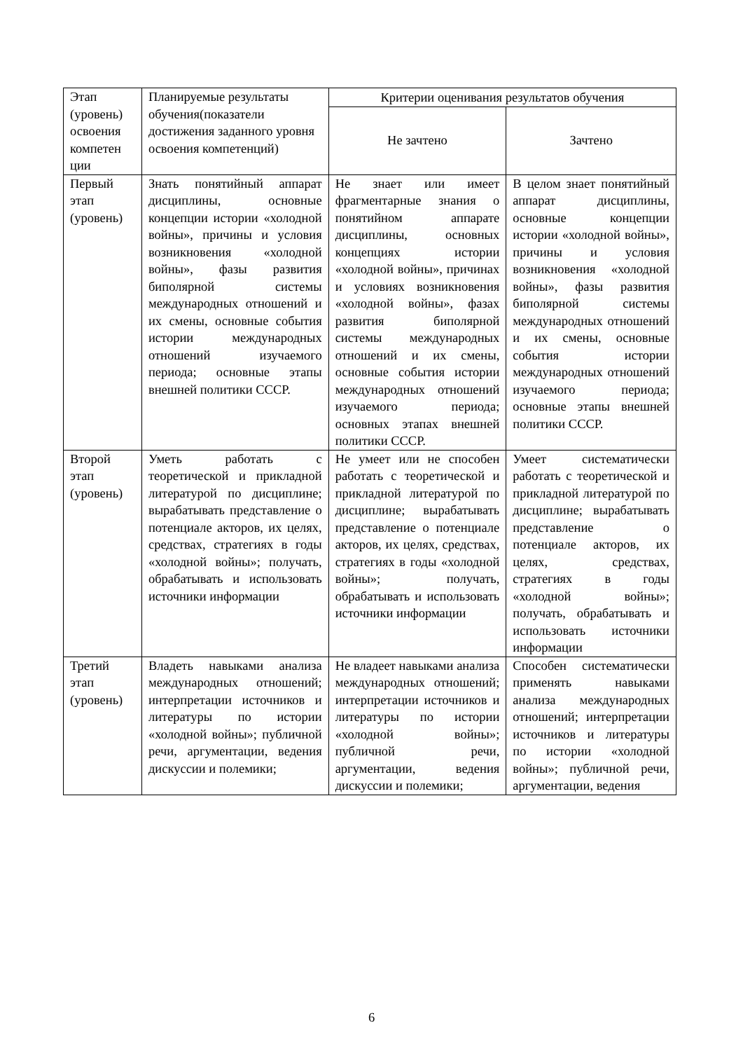| Этап (уровень) освоения компетен ции | Планируемые результаты обучения(показатели достижения заданного уровня освоения компетенций) | Критерии оценивания результатов обучения | |
| --- | --- | --- | --- |
| | | Не зачтено | Зачтено |
| Первый этап (уровень) | Знать понятийный аппарат дисциплины, основные концепции истории «холодной войны», причины и условия возникновения «холодной войны», фазы развития биполярной системы международных отношений и их смены, основные события истории международных отношений изучаемого периода; основные этапы внешней политики СССР. | Не знает или имеет фрагментарные знания о понятийном аппарате дисциплины, основных концепциях истории «холодной войны», причинах и условиях возникновения «холодной войны», фазах развития биполярной системы международных отношений и их смены, основные события истории международных отношений изучаемого периода; основных этапах внешней политики СССР. | В целом знает понятийный аппарат дисциплины, основные концепции истории «холодной войны», причины и условия возникновения «холодной войны», фазы развития биполярной системы международных отношений и их смены, основные события истории международных отношений изучаемого периода; основные этапы внешней политики СССР. |
| Второй этап (уровень) | Уметь работать с теоретической и прикладной литературой по дисциплине; вырабатывать представление о потенциале акторов, их целях, средствах, стратегиях в годы «холодной войны»; получать, обрабатывать и использовать источники информации | Не умеет или не способен работать с теоретической и прикладной литературой по дисциплине; вырабатывать представление о потенциале акторов, их целях, средствах, стратегиях в годы «холодной войны»; получать, обрабатывать и использовать источники информации | Умеет систематически работать с теоретической и прикладной литературой по дисциплине; вырабатывать представление о потенциале акторов, их целях, средствах, стратегиях в годы «холодной войны»; получать, обрабатывать и использовать источники информации |
| Третий этап (уровень) | Владеть навыками анализа международных отношений; интерпретации источников и литературы по истории «холодной войны»; публичной речи, аргументации, ведения дискуссии и полемики; | Не владеет навыками анализа международных отношений; интерпретации источников и литературы по истории «холодной войны»; публичной речи, аргументации, ведения дискуссии и полемики; | Способен систематически применять навыками анализа международных отношений; интерпретации источников и литературы по истории «холодной войны»; публичной речи, аргументации, ведения |
6